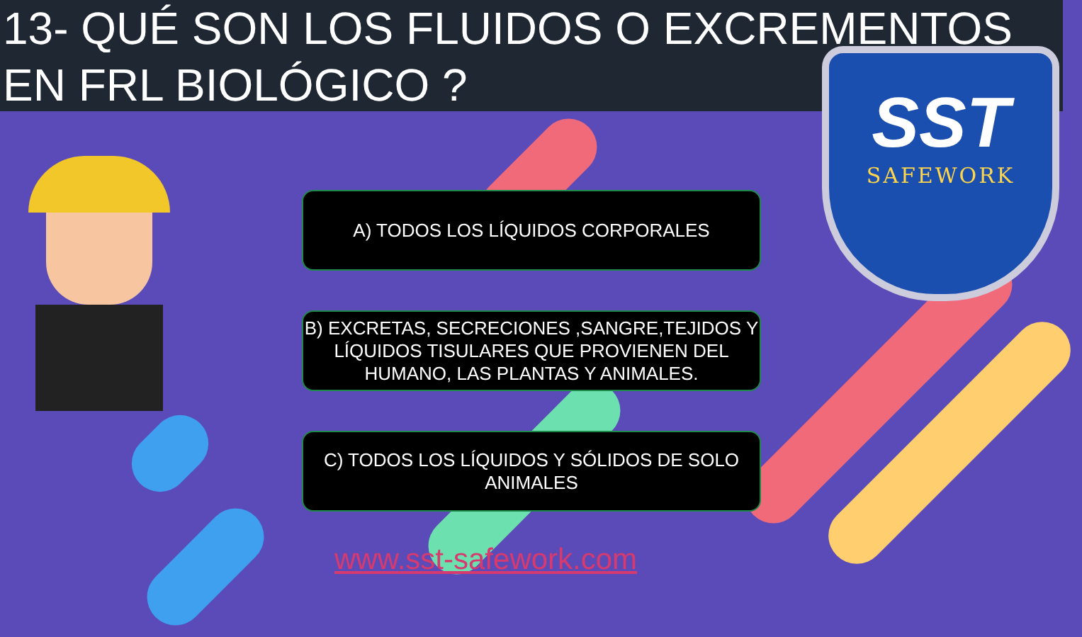13- QUÉ SON LOS FLUIDOS O EXCREMENTOS
EN FRL BIOLÓGICO ?
A) TODOS LOS LÍQUIDOS CORPORALES
B) EXCRETAS, SECRECIONES ,SANGRE,TEJIDOS Y LÍQUIDOS TISULARES QUE PROVIENEN DEL HUMANO, LAS PLANTAS Y ANIMALES.
C) TODOS LOS LÍQUIDOS Y SÓLIDOS DE SOLO ANIMALES
www.sst-safework.com
SST
SAFEWORK